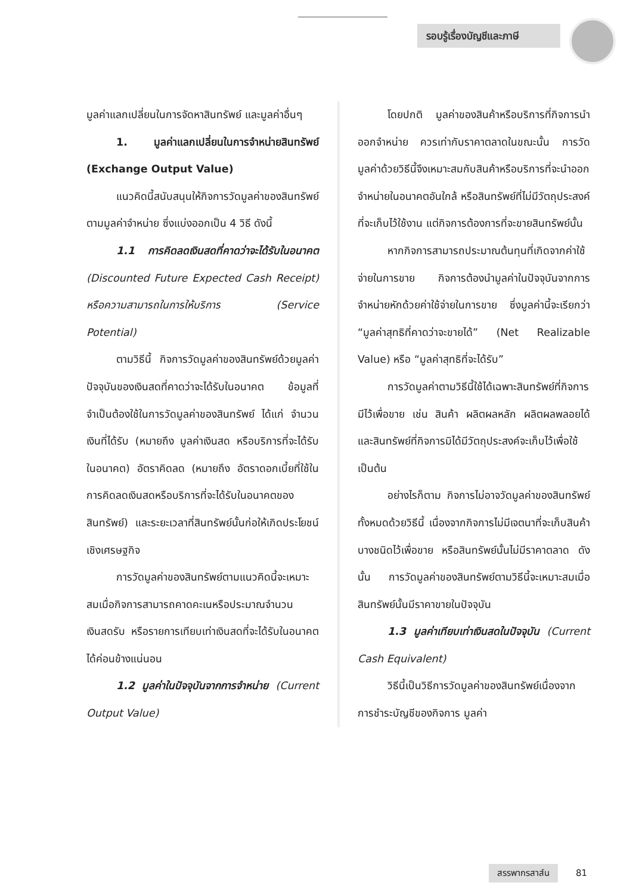รอบรู้เรื่องบัญชีและภาษี
มูลค่าแลกเปลี่ยนในการจัดหาสินทรัพย์ และมูลค่าอื่นๆ
1. มูลค่าแลกเปลี่ยนในการจำหน่ายสินทรัพย์ (Exchange Output Value)
แนวคิดนี้สนับสนุนให้กิจการวัดมูลค่าของสินทรัพย์ตามมูลค่าจำหน่าย ซึ่งแบ่งออกเป็น 4 วิธี ดังนี้
1.1 การคิดลดเงินสดที่คาดว่าจะได้รับในอนาคต (Discounted Future Expected Cash Receipt) หรือความสามารถในการให้บริการ (Service Potential)
ตามวิธีนี้ กิจการวัดมูลค่าของสินทรัพย์ด้วยมูลค่าปัจจุบันของเงินสดที่คาดว่าจะได้รับในอนาคต ข้อมูลที่จำเป็นต้องใช้ในการวัดมูลค่าของสินทรัพย์ ได้แก่ จำนวนเงินที่ได้รับ (หมายถึง มูลค่าเงินสด หรือบริการที่จะได้รับในอนาคต) อัตราคิดลด (หมายถึง อัตราดอกเบี้ยที่ใช้ในการคิดลดเงินสดหรือบริการที่จะได้รับในอนาคตของสินทรัพย์) และระยะเวลาที่สินทรัพย์นั้นก่อให้เกิดประโยชน์เชิงเศรษฐกิจ
การวัดมูลค่าของสินทรัพย์ตามแนวคิดนี้จะเหมาะสมเมื่อกิจการสามารถคาดคะเนหรือประมาณจำนวนเงินสดรับ หรือรายการเทียบเท่าเงินสดที่จะได้รับในอนาคตได้ค่อนข้างแน่นอน
1.2 มูลค่าในปัจจุบันจากการจำหน่าย (Current Output Value)
โดยปกติ มูลค่าของสินค้าหรือบริการที่กิจการนำออกจำหน่าย ควรเท่ากับราคาตลาดในขณะนั้น การวัดมูลค่าด้วยวิธีนี้จึงเหมาะสมกับสินค้าหรือบริการที่จะนำออกจำหน่ายในอนาคตอันใกล้ หรือสินทรัพย์ที่ไม่มีวัตถุประสงค์ที่จะเก็บไว้ใช้งาน แต่กิจการต้องการที่จะขายสินทรัพย์นั้น
หากกิจการสามารถประมาณต้นทุนที่เกิดจากค่าใช้จ่ายในการขาย กิจการต้องนำมูลค่าในปัจจุบันจากการจำหน่ายหักด้วยค่าใช้จ่ายในการขาย ซึ่งมูลค่านี้จะเรียกว่า “มูลค่าสุทธิที่คาดว่าจะขายได้” (Net Realizable Value) หรือ “มูลค่าสุทธิที่จะได้รับ”
การวัดมูลค่าตามวิธีนี้ใช้ได้เฉพาะสินทรัพย์ที่กิจการมีไว้เพื่อขาย เช่น สินค้า ผลิตผลหลัก ผลิตผลพลอยได้ และสินทรัพย์ที่กิจการมิได้มีวัตถุประสงค์จะเก็บไว้เพื่อใช้ เป็นต้น
อย่างไรก็ตาม กิจการไม่อาจวัดมูลค่าของสินทรัพย์ทั้งหมดด้วยวิธีนี้ เนื่องจากกิจการไม่มีเจตนาที่จะเก็บสินค้าบางชนิดไว้เพื่อขาย หรือสินทรัพย์นั้นไม่มีราคาตลาด ดังนั้น การวัดมูลค่าของสินทรัพย์ตามวิธีนี้จะเหมาะสมเมื่อสินทรัพย์นั้นมีราคาขายในปัจจุบัน
1.3 มูลค่าเทียบเท่าเงินสดในปัจจุบัน (Current Cash Equivalent)
วิธีนี้เป็นวิธีการวัดมูลค่าของสินทรัพย์เนื่องจากการชำระบัญชีของกิจการ มูลค่า
สรรพากรสาส์น 81